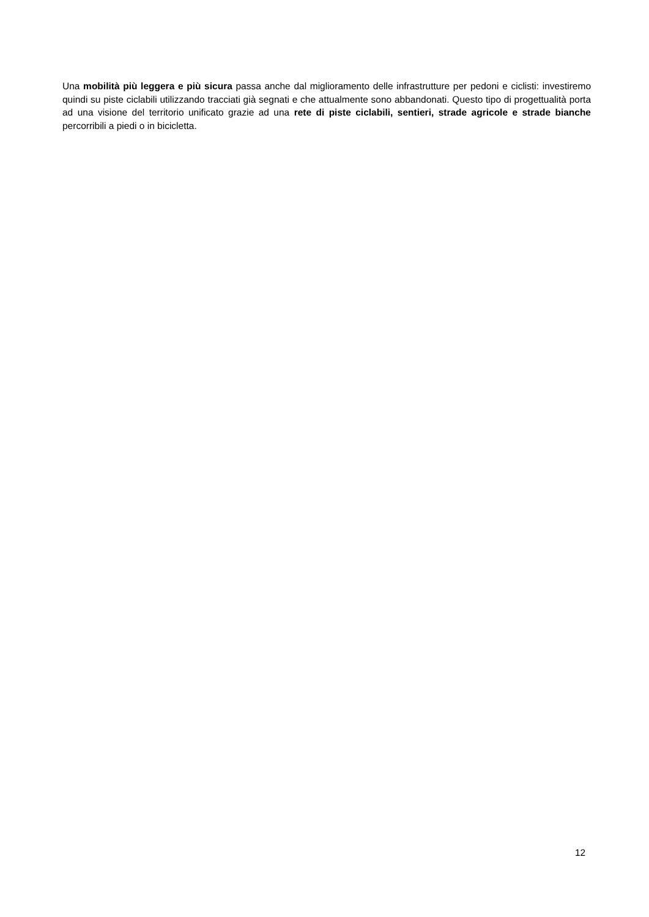Una mobilità più leggera e più sicura passa anche dal miglioramento delle infrastrutture per pedoni e ciclisti: investiremo quindi su piste ciclabili utilizzando tracciati già segnati e che attualmente sono abbandonati. Questo tipo di progettualità porta ad una visione del territorio unificato grazie ad una rete di piste ciclabili, sentieri, strade agricole e strade bianche percorribili a piedi o in bicicletta.
12